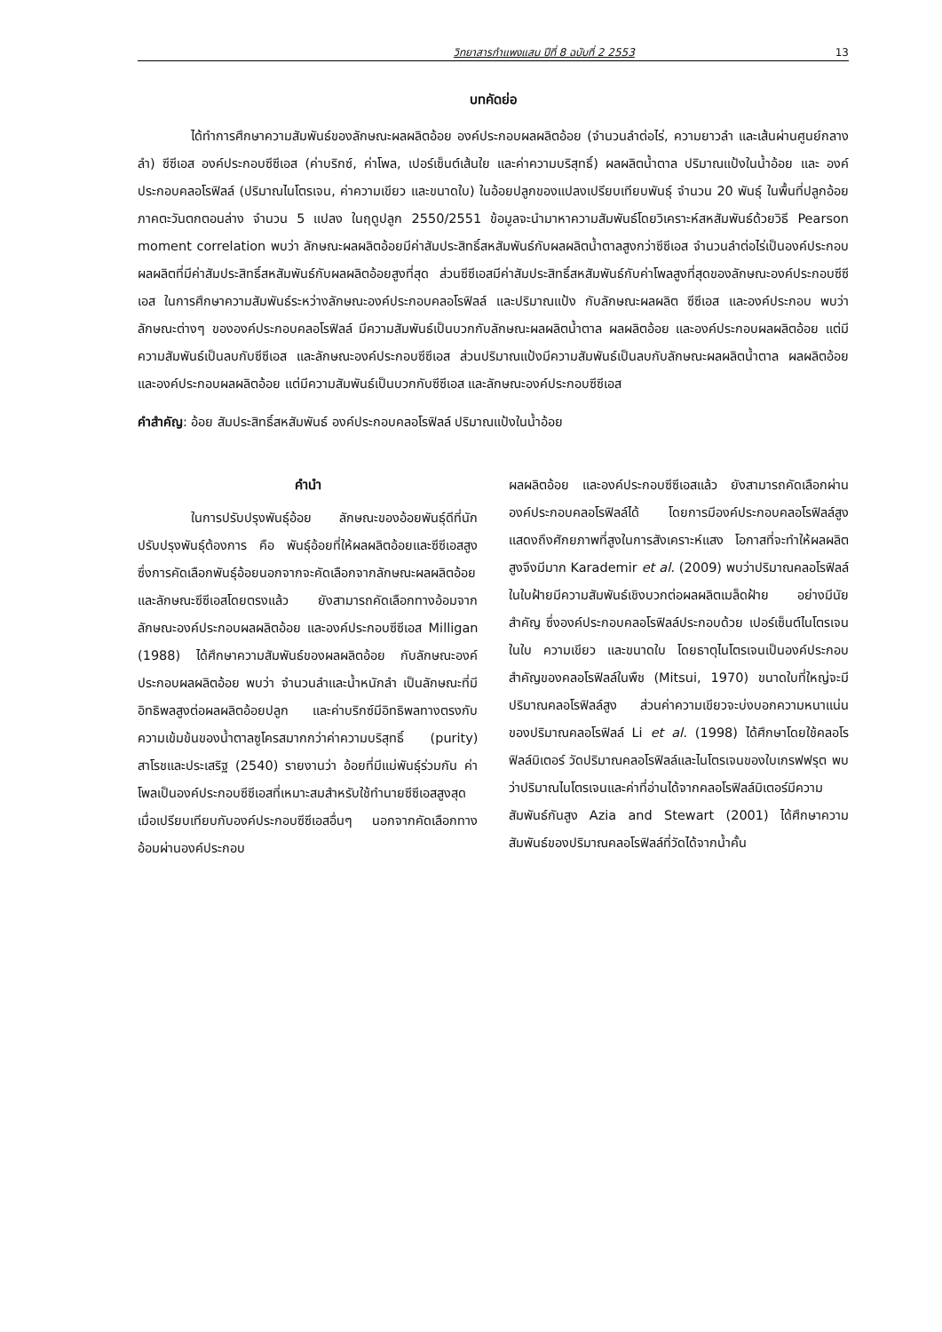วิทยาสารกำแพงแสน ปีที่ 8 ฉบับที่ 2 2553 13
บทคัดย่อ
ได้ทำการศึกษาความสัมพันธ์ของลักษณะผลผลิตอ้อย องค์ประกอบผลผลิตอ้อย (จำนวนลำต่อไร่, ความยาวลำ และเส้นผ่านศูนย์กลางลำ) ซีซีเอส องค์ประกอบซีซีเอส (ค่าบริกซ์, ค่าโพล, เปอร์เซ็นต์เส้นใย และค่าความบริสุทธิ์) ผลผลิตน้ำตาล ปริมาณแป้งในน้ำอ้อย และ องค์ประกอบคลอโรฟิลล์ (ปริมาณไนโตรเจน, ค่าความเขียว และขนาดใบ) ในอ้อยปลูกของแปลงเปรียบเทียบพันธุ์ จำนวน 20 พันธุ์ ในพื้นที่ปลูกอ้อยภาคตะวันตกตอนล่าง จำนวน 5 แปลง ในฤดูปลูก 2550/2551 ข้อมูลจะนำมาหาความสัมพันธ์โดยวิเคราะห์สหสัมพันธ์ด้วยวิธี Pearson moment correlation พบว่า ลักษณะผลผลิตอ้อยมีค่าสัมประสิทธิ์สหสัมพันธ์กับผลผลิตน้ำตาลสูงกว่าซีซีเอส จำนวนลำต่อไร่เป็นองค์ประกอบผลผลิตที่มีค่าสัมประสิทธิ์สหสัมพันธ์กับผลผลิตอ้อยสูงที่สุด ส่วนซีซีเอสมีค่าสัมประสิทธิ์สหสัมพันธ์กับค่าโพลสูงที่สุดของลักษณะองค์ประกอบซีซีเอส ในการศึกษาความสัมพันธ์ระหว่างลักษณะองค์ประกอบคลอโรฟิลล์ และปริมาณแป้ง กับลักษณะผลผลิต ซีซีเอส และองค์ประกอบ พบว่า ลักษณะต่างๆ ขององค์ประกอบคลอโรฟิลล์ มีความสัมพันธ์เป็นบวกกับลักษณะผลผลิตน้ำตาล ผลผลิตอ้อย และองค์ประกอบผลผลิตอ้อย แต่มีความสัมพันธ์เป็นลบกับซีซีเอส และลักษณะองค์ประกอบซีซีเอส ส่วนปริมาณแป้งมีความสัมพันธ์เป็นลบกับลักษณะผลผลิตน้ำตาล ผลผลิตอ้อย และองค์ประกอบผลผลิตอ้อย แต่มีความสัมพันธ์เป็นบวกกับซีซีเอส และลักษณะองค์ประกอบซีซีเอส
คำสำคัญ: อ้อย สัมประสิทธิ์สหสัมพันธ์ องค์ประกอบคลอโรฟิลล์ ปริมาณแป้งในน้ำอ้อย
คำนำ
ในการปรับปรุงพันธุ์อ้อย ลักษณะของอ้อยพันธุ์ดีที่นักปรับปรุงพันธุ์ต้องการ คือ พันธุ์อ้อยที่ให้ผลผลิตอ้อยและซีซีเอสสูง ซึ่งการคัดเลือกพันธุ์อ้อยนอกจากจะคัดเลือกจากลักษณะผลผลิตอ้อย และลักษณะซีซีเอสโดยตรงแล้ว ยังสามารถคัดเลือกทางอ้อมจากลักษณะองค์ประกอบผลผลิตอ้อย และองค์ประกอบซีซีเอส Milligan (1988) ได้ศึกษาความสัมพันธ์ของผลผลิตอ้อย กับลักษณะองค์ประกอบผลผลิตอ้อย พบว่า จำนวนลำและน้ำหนักลำ เป็นลักษณะที่มีอิทธิพลสูงต่อผลผลิตอ้อยปลูก และค่าบริกซ์มีอิทธิพลทางตรงกับความเข้มข้นของน้ำตาลซูโครสมากกว่าค่าความบริสุทธิ์ (purity) สาโรชและประเสริฐ (2540) รายงานว่า อ้อยที่มีแม่พันธุ์ร่วมกัน ค่าโพลเป็นองค์ประกอบซีซีเอสที่เหมาะสมสำหรับใช้ทำนายซีซีเอสสูงสุด เมื่อเปรียบเทียบกับองค์ประกอบซีซีเอสอื่นๆ นอกจากคัดเลือกทางอ้อมผ่านองค์ประกอบ
ผลผลิตอ้อย และองค์ประกอบซีซีเอสแล้ว ยังสามารถคัดเลือกผ่านองค์ประกอบคลอโรฟิลล์ได้ โดยการมีองค์ประกอบคลอโรฟิลล์สูง แสดงถึงศักยภาพที่สูงในการสังเคราะห์แสง โอกาสที่จะทำให้ผลผลิตสูงจึงมีมาก Karademir et al. (2009) พบว่าปริมาณคลอโรฟิลล์ในใบฝ้ายมีความสัมพันธ์เชิงบวกต่อผลผลิตเมล็ดฝ้าย อย่างมีนัยสำคัญ ซึ่งองค์ประกอบคลอโรฟิลล์ประกอบด้วย เปอร์เซ็นต์ไนโตรเจนในใบ ความเขียว และขนาดใบ โดยธาตุไนโตรเจนเป็นองค์ประกอบสำคัญของคลอโรฟิลล์ในพืช (Mitsui, 1970) ขนาดใบที่ใหญ่จะมีปริมาณคลอโรฟิลล์สูง ส่วนค่าความเขียวจะบ่งบอกความหนาแน่นของปริมาณคลอโรฟิลล์ Li et al. (1998) ได้ศึกษาโดยใช้คลอโรฟิลล์มิเตอร์ วัดปริมาณคลอโรฟิลล์และไนโตรเจนของใบเกรฟฟรุต พบว่าปริมาณไนโตรเจนและค่าที่อ่านได้จากคลอโรฟิลล์มิเตอร์มีความสัมพันธ์กันสูง Azia and Stewart (2001) ได้ศึกษาความสัมพันธ์ของปริมาณคลอโรฟิลล์ที่วัดได้จากน้ำคั้น